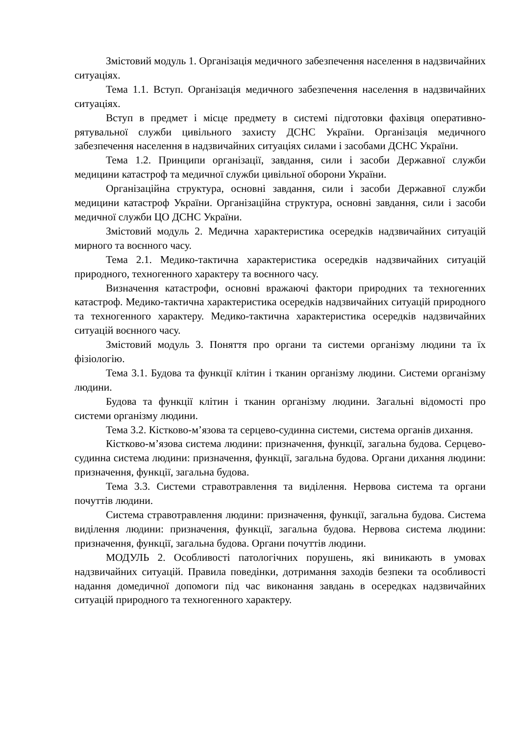Змістовий модуль 1. Організація медичного забезпечення населення в надзвичайних ситуаціях.
Тема 1.1. Вступ. Організація медичного забезпечення населення в надзвичайних ситуаціях.
Вступ в предмет і місце предмету в системі підготовки фахівця оперативно-рятувальної служби цивільного захисту ДСНС України. Організація медичного забезпечення населення в надзвичайних ситуаціях силами і засобами ДСНС України.
Тема 1.2. Принципи організації, завдання, сили і засоби Державної служби медицини катастроф та медичної служби цивільної оборони України.
Організаційна структура, основні завдання, сили і засоби Державної служби медицини катастроф України. Організаційна структура, основні завдання, сили і засоби медичної служби ЦО ДСНС України.
Змістовий модуль 2. Медична характеристика осередків надзвичайних ситуацій мирного та воєнного часу.
Тема 2.1. Медико-тактична характеристика осередків надзвичайних ситуацій природного, техногенного характеру та воєнного часу.
Визначення катастрофи, основні вражаючі фактори природних та техногенних катастроф. Медико-тактична характеристика осередків надзвичайних ситуацій природного та техногенного характеру. Медико-тактична характеристика осередків надзвичайних ситуацій воєнного часу.
Змістовий модуль 3. Поняття про органи та системи організму людини та їх фізіологію.
Тема 3.1. Будова та функції клітин і тканин організму людини. Системи організму людини.
Будова та функції клітин і тканин організму людини. Загальні відомості про системи організму людини.
Тема 3.2. Кістково-м’язова та серцево-судинна системи, система органів дихання.
Кістково-м’язова система людини: призначення, функції, загальна будова. Серцево-судинна система людини: призначення, функції, загальна будова. Органи дихання людини: призначення, функції, загальна будова.
Тема 3.3. Системи стравотравлення та виділення. Нервова система та органи почуттів людини.
Система стравотравлення людини: призначення, функції, загальна будова. Система виділення людини: призначення, функції, загальна будова. Нервова система людини: призначення, функції, загальна будова. Органи почуттів людини.
МОДУЛЬ 2. Особливості патологічних порушень, які виникають в умовах надзвичайних ситуацій. Правила поведінки, дотримання заходів безпеки та особливості надання домедичної допомоги під час виконання завдань в осередках надзвичайних ситуацій природного та техногенного характеру.